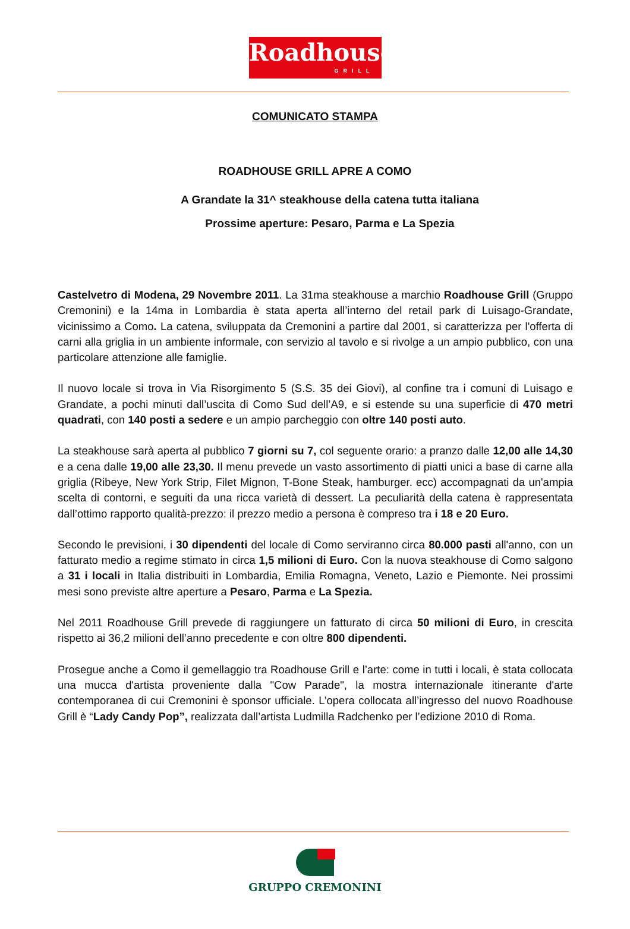Roadhouse
GRILL
COMUNICATO STAMPA
ROADHOUSE GRILL APRE A COMO
A Grandate la 31^ steakhouse della catena tutta italiana
Prossime aperture: Pesaro, Parma e La Spezia
Castelvetro di Modena, 29 Novembre 2011. La 31ma steakhouse a marchio Roadhouse Grill (Gruppo Cremonini) e la 14ma in Lombardia è stata aperta all’interno del retail park di Luisago-Grandate, vicinissimo a Como. La catena, sviluppata da Cremonini a partire dal 2001, si caratterizza per l'offerta di carni alla griglia in un ambiente informale, con servizio al tavolo e si rivolge a un ampio pubblico, con una particolare attenzione alle famiglie.
Il nuovo locale si trova in Via Risorgimento 5 (S.S. 35 dei Giovi), al confine tra i comuni di Luisago e Grandate, a pochi minuti dall’uscita di Como Sud dell’A9, e si estende su una superficie di 470 metri quadrati, con 140 posti a sedere e un ampio parcheggio con oltre 140 posti auto.
La steakhouse sarà aperta al pubblico 7 giorni su 7, col seguente orario: a pranzo dalle 12,00 alle 14,30 e a cena dalle 19,00 alle 23,30. Il menu prevede un vasto assortimento di piatti unici a base di carne alla griglia (Ribeye, New York Strip, Filet Mignon, T-Bone Steak, hamburger. ecc) accompagnati da un'ampia scelta di contorni, e seguiti da una ricca varietà di dessert. La peculiarità della catena è rappresentata dall’ottimo rapporto qualità-prezzo: il prezzo medio a persona è compreso tra i 18 e 20 Euro.
Secondo le previsioni, i 30 dipendenti del locale di Como serviranno circa 80.000 pasti all'anno, con un fatturato medio a regime stimato in circa 1,5 milioni di Euro. Con la nuova steakhouse di Como salgono a 31 i locali in Italia distribuiti in Lombardia, Emilia Romagna, Veneto, Lazio e Piemonte. Nei prossimi mesi sono previste altre aperture a Pesaro, Parma e La Spezia.
Nel 2011 Roadhouse Grill prevede di raggiungere un fatturato di circa 50 milioni di Euro, in crescita rispetto ai 36,2 milioni dell’anno precedente e con oltre 800 dipendenti.
Prosegue anche a Como il gemellaggio tra Roadhouse Grill e l’arte: come in tutti i locali, è stata collocata una mucca d'artista proveniente dalla "Cow Parade", la mostra internazionale itinerante d'arte contemporanea di cui Cremonini è sponsor ufficiale. L’opera collocata all’ingresso del nuovo Roadhouse Grill è “Lady Candy Pop”, realizzata dall’artista Ludmilla Radchenko per l’edizione 2010 di Roma.
GRUPPO CREMONINI